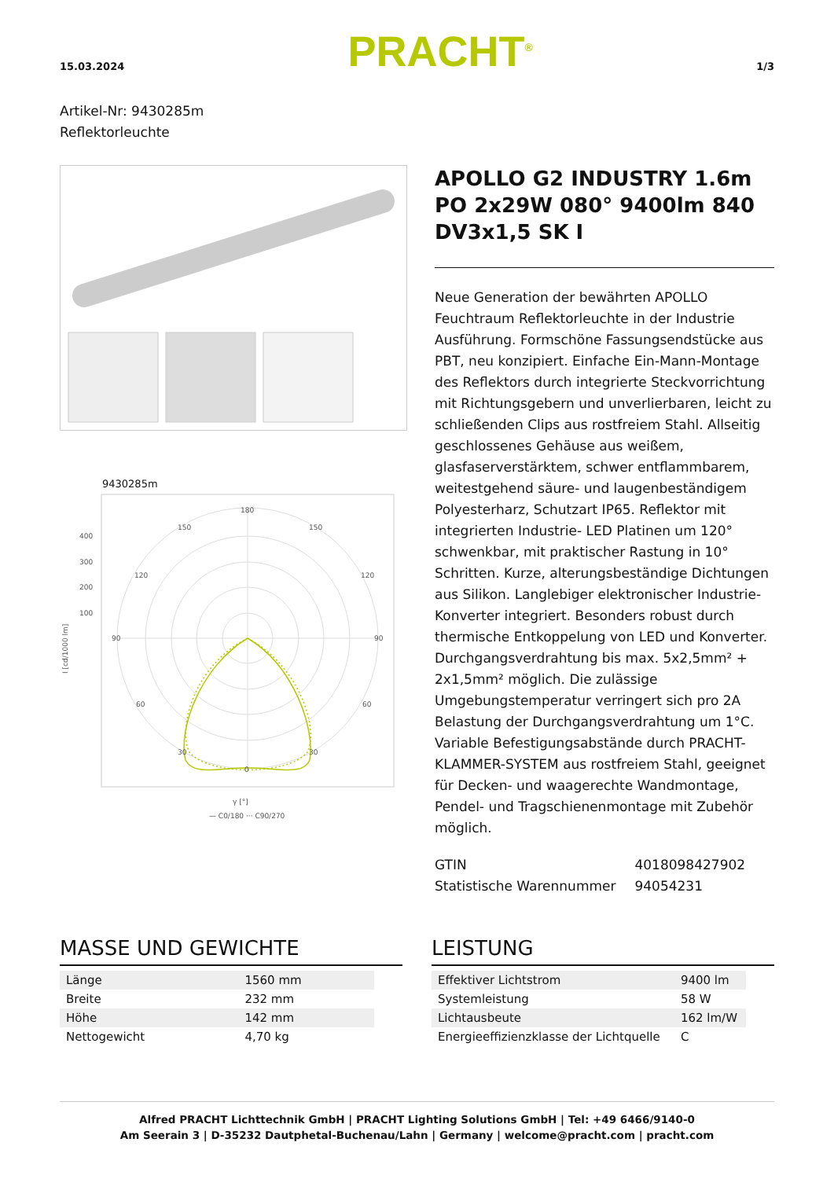15.03.2024 PRACHT<sup>®</sup> 1/3
Artikel-Nr: 9430285m
Reflektorleuchte
9430285m
180
150
150
120
120
90
90
60
60
30
30
0
400
300
200
100
γ [°]
— C0/180 ··· C90/270
I [cd/1000 lm]
APOLLO G2 INDUSTRY 1.6m PO 2x29W 080° 9400lm 840 DV3x1,5 SK I
Neue Generation der bewährten APOLLO Feuchtraum Reflektorleuchte in der Industrie Ausführung. Formschöne Fassungsendstücke aus PBT, neu konzipiert. Einfache Ein-Mann-Montage des Reflektors durch integrierte Steckvorrichtung mit Richtungsgebern und unverlierbaren, leicht zu schließenden Clips aus rostfreiem Stahl. Allseitig geschlossenes Gehäuse aus weißem, glasfaserverstärktem, schwer entflammbarem, weitestgehend säure- und laugenbeständigem Polyesterharz, Schutzart IP65. Reflektor mit integrierten Industrie- LED Platinen um 120° schwenkbar, mit praktischer Rastung in 10° Schritten. Kurze, alterungsbeständige Dichtungen aus Silikon. Langlebiger elektronischer Industrie- Konverter integriert. Besonders robust durch thermische Entkoppelung von LED und Konverter. Durchgangsverdrahtung bis max. 5x2,5mm² + 2x1,5mm² möglich. Die zulässige Umgebungstemperatur verringert sich pro 2A Belastung der Durchgangsverdrahtung um 1°C. Variable Befestigungsabstände durch PRACHT-KLAMMER-SYSTEM aus rostfreiem Stahl, geeignet für Decken- und waagerechte Wandmontage, Pendel- und Tragschienenmontage mit Zubehör möglich.
| GTIN | 4018098427902 |
| Statistische Warennummer | 94054231 |
MASSE UND GEWICHTE
| Länge | 1560 mm |
| Breite | 232 mm |
| Höhe | 142 mm |
| Nettogewicht | 4,70 kg |
LEISTUNG
| Effektiver Lichtstrom | 9400 lm |
| Systemleistung | 58 W |
| Lichtausbeute | 162 lm/W |
| Energieeffizienzklasse der Lichtquelle | C |
Alfred PRACHT Lichttechnik GmbH | PRACHT Lighting Solutions GmbH | Tel: +49 6466/9140-0
Am Seerain 3 | D-35232 Dautphetal-Buchenau/Lahn | Germany | welcome@pracht.com | pracht.com